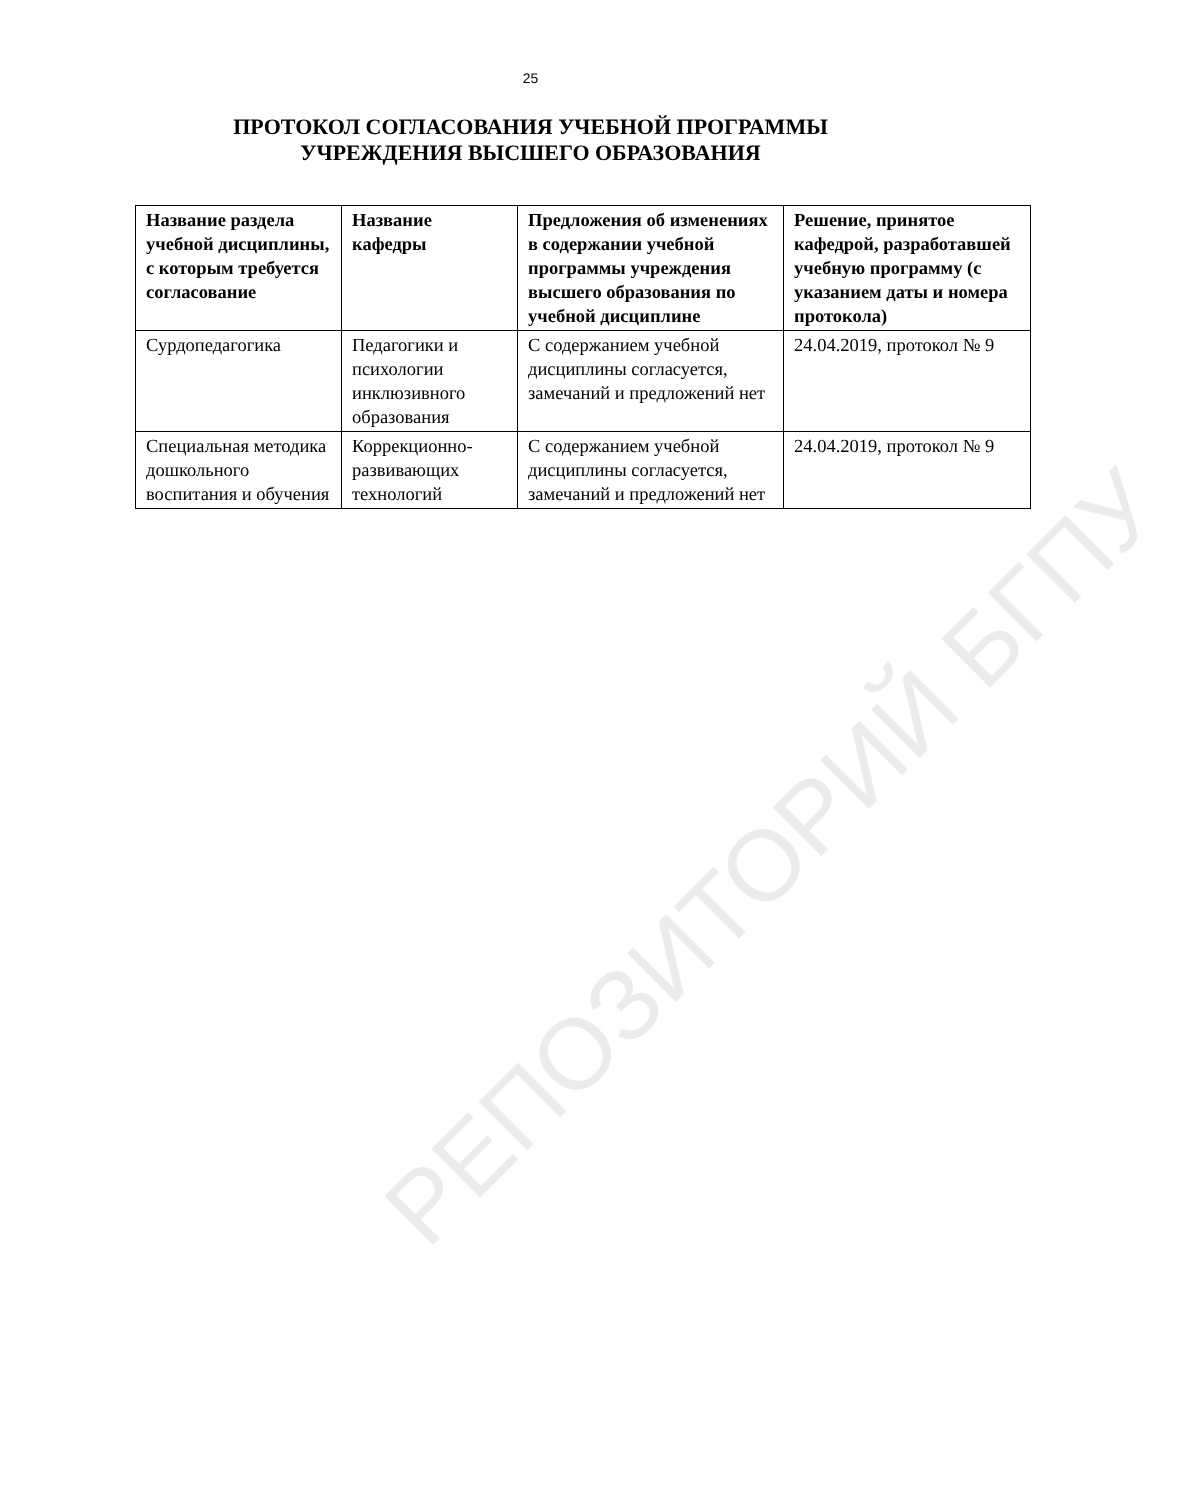25
ПРОТОКОЛ СОГЛАСОВАНИЯ УЧЕБНОЙ ПРОГРАММЫ
УЧРЕЖДЕНИЯ ВЫСШЕГО ОБРАЗОВАНИЯ
| Название раздела учебной дисциплины, с которым требуется согласование | Название кафедры | Предложения об изменениях в содержании учебной программы учреждения высшего образования по учебной дисциплине | Решение, принятое кафедрой, разработавшей учебную программу (с указанием даты и номера протокола) |
| --- | --- | --- | --- |
| Сурдопедагогика | Педагогики и психологии инклюзивного образования | С содержанием учебной дисциплины согласуется, замечаний и предложений нет | 24.04.2019, протокол № 9 |
| Специальная методика дошкольного воспитания и обучения | Коррекционно-развивающих технологий | С содержанием учебной дисциплины согласуется, замечаний и предложений нет | 24.04.2019, протокол № 9 |
РЕПОЗИТОРИЙ БГПУ